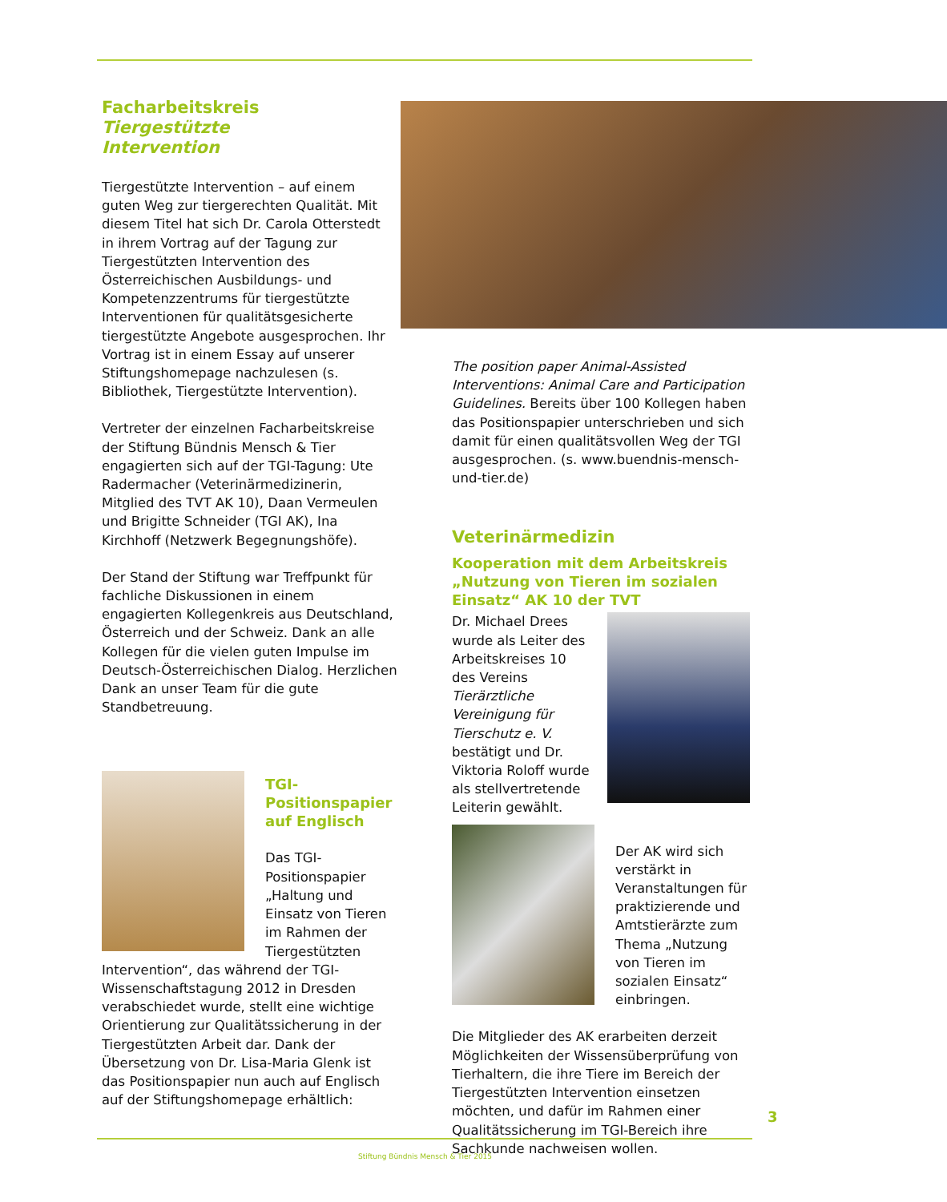Facharbeitskreis
Tiergestützte
Intervention
Tiergestützte Intervention – auf einem guten Weg zur tiergerechten Qualität. Mit diesem Titel hat sich Dr. Carola Otterstedt in ihrem Vortrag auf der Tagung zur Tiergestützten Intervention des Österreichischen Ausbildungs- und Kompetenzzentrums für tiergestützte Interventionen für qualitätsgesicherte tiergestützte Angebote ausgesprochen. Ihr Vortrag ist in einem Essay auf unserer Stiftungshomepage nachzulesen (s. Bibliothek, Tiergestützte Intervention).
Vertreter der einzelnen Facharbeitskreise der Stiftung Bündnis Mensch & Tier engagierten sich auf der TGI-Tagung: Ute Radermacher (Veterinärmedizinerin, Mitglied des TVT AK 10), Daan Vermeulen und Brigitte Schneider (TGI AK), Ina Kirchhoff (Netzwerk Begegnungshöfe).
Der Stand der Stiftung war Treffpunkt für fachliche Diskussionen in einem engagierten Kollegenkreis aus Deutschland, Österreich und der Schweiz. Dank an alle Kollegen für die vielen guten Impulse im Deutsch-Österreichischen Dialog. Herzlichen Dank an unser Team für die gute Standbetreuung.
TGI-Positionspapier auf Englisch
Das TGI-Positionspapier „Haltung und Einsatz von Tieren im Rahmen der Tiergestützten Intervention“, das während der TGI-Wissenschaftstagung 2012 in Dresden verabschiedet wurde, stellt eine wichtige Orientierung zur Qualitätssicherung in der Tiergestützten Arbeit dar. Dank der Übersetzung von Dr. Lisa-Maria Glenk ist das Positionspapier nun auch auf Englisch auf der Stiftungshomepage erhältlich:
The position paper Animal-Assisted Interventions: Animal Care and Participation Guidelines. Bereits über 100 Kollegen haben das Positionspapier unterschrieben und sich damit für einen qualitätsvollen Weg der TGI ausgesprochen. (s. www.buendnis-mensch-und-tier.de)
Veterinärmedizin
Kooperation mit dem Arbeitskreis „Nutzung von Tieren im sozialen Einsatz“ AK 10 der TVT
Dr. Michael Drees wurde als Leiter des Arbeitskreises 10 des Vereins Tierärztliche Vereinigung für Tierschutz e. V. bestätigt und Dr. Viktoria Roloff wurde als stellvertretende Leiterin gewählt.
Der AK wird sich verstärkt in Veranstaltungen für praktizierende und Amtstierärzte zum Thema „Nutzung von Tieren im sozialen Einsatz“ einbringen.
Die Mitglieder des AK erarbeiten derzeit Möglichkeiten der Wissensüberprüfung von Tierhaltern, die ihre Tiere im Bereich der Tiergestützten Intervention einsetzen möchten, und dafür im Rahmen einer Qualitätssicherung im TGI-Bereich ihre Sachkunde nachweisen wollen.
3
Stiftung Bündnis Mensch & Tier 2015